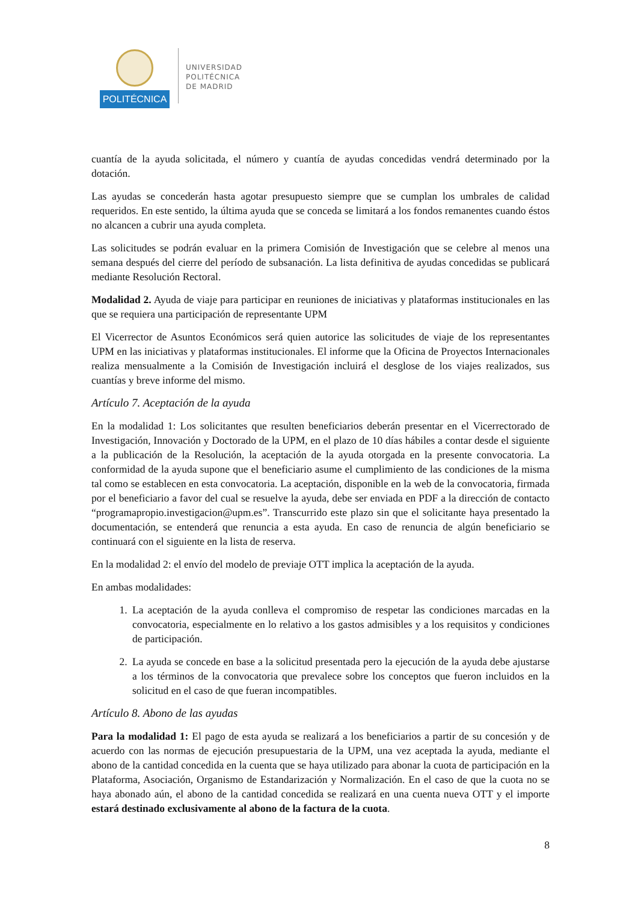POLITÉCNICA
UNIVERSIDAD
POLITÉCNICA
DE MADRID
cuantía de la ayuda solicitada, el número y cuantía de ayudas concedidas vendrá determinado por la dotación.
Las ayudas se concederán hasta agotar presupuesto siempre que se cumplan los umbrales de calidad requeridos. En este sentido, la última ayuda que se conceda se limitará a los fondos remanentes cuando éstos no alcancen a cubrir una ayuda completa.
Las solicitudes se podrán evaluar en la primera Comisión de Investigación que se celebre al menos una semana después del cierre del período de subsanación. La lista definitiva de ayudas concedidas se publicará mediante Resolución Rectoral.
Modalidad 2. Ayuda de viaje para participar en reuniones de iniciativas y plataformas institucionales en las que se requiera una participación de representante UPM
El Vicerrector de Asuntos Económicos será quien autorice las solicitudes de viaje de los representantes UPM en las iniciativas y plataformas institucionales. El informe que la Oficina de Proyectos Internacionales realiza mensualmente a la Comisión de Investigación incluirá el desglose de los viajes realizados, sus cuantías y breve informe del mismo.
Artículo 7. Aceptación de la ayuda
En la modalidad 1: Los solicitantes que resulten beneficiarios deberán presentar en el Vicerrectorado de Investigación, Innovación y Doctorado de la UPM, en el plazo de 10 días hábiles a contar desde el siguiente a la publicación de la Resolución, la aceptación de la ayuda otorgada en la presente convocatoria. La conformidad de la ayuda supone que el beneficiario asume el cumplimiento de las condiciones de la misma tal como se establecen en esta convocatoria. La aceptación, disponible en la web de la convocatoria, firmada por el beneficiario a favor del cual se resuelve la ayuda, debe ser enviada en PDF a la dirección de contacto “programapropio.investigacion@upm.es”. Transcurrido este plazo sin que el solicitante haya presentado la documentación, se entenderá que renuncia a esta ayuda. En caso de renuncia de algún beneficiario se continuará con el siguiente en la lista de reserva.
En la modalidad 2: el envío del modelo de previaje OTT implica la aceptación de la ayuda.
En ambas modalidades:
1. La aceptación de la ayuda conlleva el compromiso de respetar las condiciones marcadas en la convocatoria, especialmente en lo relativo a los gastos admisibles y a los requisitos y condiciones de participación.
2. La ayuda se concede en base a la solicitud presentada pero la ejecución de la ayuda debe ajustarse a los términos de la convocatoria que prevalece sobre los conceptos que fueron incluidos en la solicitud en el caso de que fueran incompatibles.
Artículo 8. Abono de las ayudas
Para la modalidad 1: El pago de esta ayuda se realizará a los beneficiarios a partir de su concesión y de acuerdo con las normas de ejecución presupuestaria de la UPM, una vez aceptada la ayuda, mediante el abono de la cantidad concedida en la cuenta que se haya utilizado para abonar la cuota de participación en la Plataforma, Asociación, Organismo de Estandarización y Normalización. En el caso de que la cuota no se haya abonado aún, el abono de la cantidad concedida se realizará en una cuenta nueva OTT y el importe estará destinado exclusivamente al abono de la factura de la cuota.
8